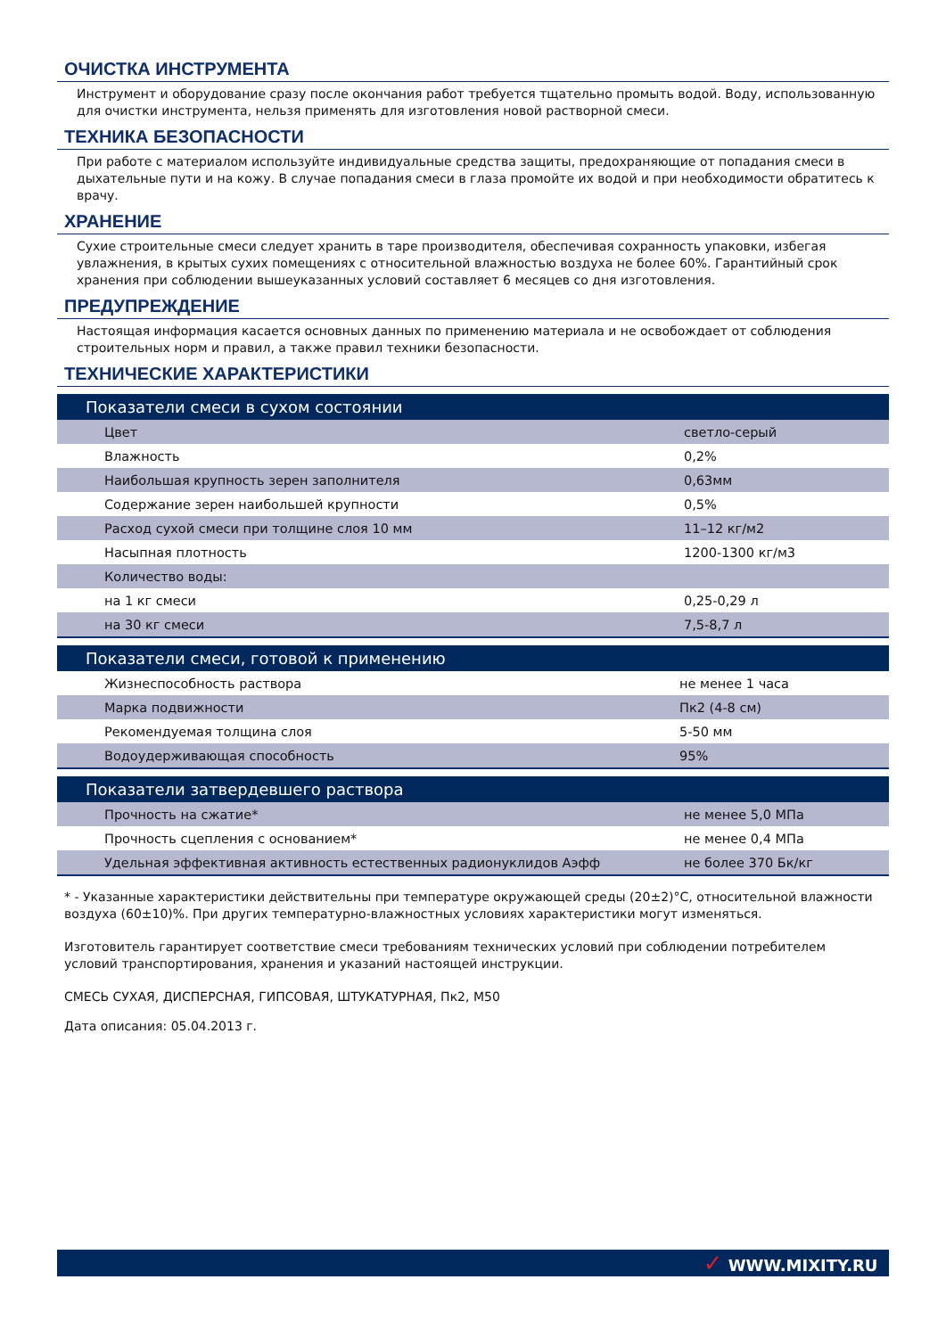ОЧИСТКА ИНСТРУМЕНТА
Инструмент и оборудование сразу после окончания работ требуется тщательно промыть водой. Воду, использованную для очистки инструмента, нельзя применять для изготовления новой растворной смеси.
ТЕХНИКА БЕЗОПАСНОСТИ
При работе с материалом используйте индивидуальные средства защиты, предохраняющие от попадания смеси в дыхательные пути и на кожу. В случае попадания смеси в глаза промойте их водой и при необходимости обратитесь к врачу.
ХРАНЕНИЕ
Сухие строительные смеси следует хранить в таре производителя, обеспечивая сохранность упаковки, избегая увлажнения, в крытых сухих помещениях с относительной влажностью воздуха не более 60%. Гарантийный срок хранения при соблюдении вышеуказанных условий составляет 6 месяцев со дня изготовления.
ПРЕДУПРЕЖДЕНИЕ
Настоящая информация касается основных данных по применению материала и не освобождает от соблюдения строительных норм и правил, а также правил техники безопасности.
ТЕХНИЧЕСКИЕ ХАРАКТЕРИСТИКИ
| Показатели смеси в сухом состоянии | |
| --- | --- |
| Цвет | светло-серый |
| Влажность | 0,2% |
| Наибольшая крупность зерен заполнителя | 0,63мм |
| Содержание зерен наибольшей крупности | 0,5% |
| Расход сухой смеси при толщине слоя 10 мм | 11–12 кг/м2 |
| Насыпная плотность | 1200-1300 кг/м3 |
| Количество воды: | |
| на 1 кг смеси | 0,25-0,29 л |
| на 30 кг смеси | 7,5-8,7 л |
| Показатели смеси, готовой к применению | |
| --- | --- |
| Жизнеспособность раствора | не менее 1 часа |
| Марка подвижности | Пк2 (4-8 см) |
| Рекомендуемая толщина слоя | 5-50 мм |
| Водоудерживающая способность | 95% |
| Показатели затвердевшего раствора | |
| --- | --- |
| Прочность на сжатие* | не менее 5,0 МПа |
| Прочность сцепления с основанием* | не менее 0,4 МПа |
| Удельная эффективная активность естественных радионуклидов Аэфф | не более 370 Бк/кг |
* - Указанные характеристики действительны при температуре окружающей среды (20±2)°С, относительной влажности воздуха (60±10)%. При других температурно-влажностных условиях характеристики могут изменяться.
Изготовитель гарантирует соответствие смеси требованиям технических условий при соблюдении потребителем условий транспортирования, хранения и указаний настоящей инструкции.
СМЕСЬ СУХАЯ, ДИСПЕРСНАЯ, ГИПСОВАЯ, ШТУКАТУРНАЯ, Пк2, М50
Дата описания: 05.04.2013 г.
✓ WWW.MIXITY.RU